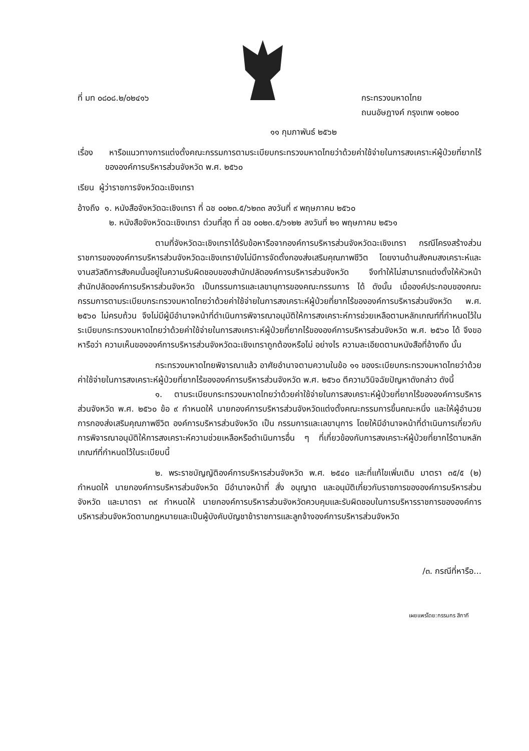ที่ มท ๐๘๐๘.๒/๐๒๔๑๖ กระทรวงมหาดไทย
ถนนอัษฎางค์ กรุงเทพ ๑๐๒๐๐
๑๑ กุมภาพันธ์ ๒๕๖๒
เรื่อง หารือแนวทางการแต่งตั้งคณะกรรมการตามระเบียบกระทรวงมหาดไทยว่าด้วยค่าใช้จ่ายในการสงเคราะห์ผู้ป่วยที่ยากไร้ขององค์การบริหารส่วนจังหวัด พ.ศ. ๒๕๖๐
เรียน ผู้ว่าราชการจังหวัดฉะเชิงเทรา
อ้างถึง ๑. หนังสือจังหวัดฉะเชิงเทรา ที่ ฉช ๐๐๒๓.๕/๖๒๓๓ ลงวันที่ ๙ พฤษภาคม ๒๕๖๐
๒. หนังสือจังหวัดฉะเชิงเทรา ด่วนที่สุด ที่ ฉช ๐๐๒๓.๕/๖๑๒๒ ลงวันที่ ๒๑ พฤษภาคม ๒๕๖๑
ตามที่จังหวัดฉะเชิงเทราได้รับข้อหารือจากองค์การบริหารส่วนจังหวัดฉะเชิงเทรา กรณีโครงสร้างส่วนราชการขององค์การบริหารส่วนจังหวัดฉะเชิงเทรายังไม่มีการจัดตั้งกองส่งเสริมคุณภาพชีวิต โดยงานด้านสังคมสงเคราะห์และงานสวัสดิการสังคมนั้นอยู่ในความรับผิดชอบของสำนักปลัดองค์การบริหารส่วนจังหวัด จึงทำให้ไม่สามารถแต่งตั้งให้หัวหน้าสำนักปลัดองค์การบริหารส่วนจังหวัด เป็นกรรมการและเลขานุการของคณะกรรมการ ได้ ดังนั้น เมื่อองค์ประกอบของคณะกรรมการตามระเบียบกระทรวงมหาดไทยว่าด้วยค่าใช้จ่ายในการสงเคราะห์ผู้ป่วยที่ยากไร้ขององค์การบริหารส่วนจังหวัด พ.ศ. ๒๕๖๐ ไม่ครบถ้วน จึงไม่มีผู้มีอำนาจหน้าที่ดำเนินการพิจารณาอนุมัติให้การสงเคราะห์การช่วยเหลือตามหลักเกณฑ์ที่กำหนดไว้ในระเบียบกระทรวงมหาดไทยว่าด้วยค่าใช้จ่ายในการสงเคราะห์ผู้ป่วยที่ยากไร้ขององค์การบริหารส่วนจังหวัด พ.ศ. ๒๕๖๐ ได้ จึงขอหารือว่า ความเห็นขององค์การบริหารส่วนจังหวัดฉะเชิงเทราถูกต้องหรือไม่ อย่างไร ความละเอียดตามหนังสือที่อ้างถึง นั้น
กระทรวงมหาดไทยพิจารณาแล้ว อาศัยอำนาจตามความในข้อ ๑๑ ของระเบียบกระทรวงมหาดไทยว่าด้วยค่าใช้จ่ายในการสงเคราะห์ผู้ป่วยที่ยากไร้ขององค์การบริหารส่วนจังหวัด พ.ศ. ๒๕๖๐ ตีความวินิจฉัยปัญหาดังกล่าว ดังนี้
๑. ตามระเบียบกระทรวงมหาดไทยว่าด้วยค่าใช้จ่ายในการสงเคราะห์ผู้ป่วยที่ยากไร้ขององค์การบริหารส่วนจังหวัด พ.ศ. ๒๕๖๐ ข้อ ๙ กำหนดให้ นายกองค์การบริหารส่วนจังหวัดแต่งตั้งคณะกรรมการขึ้นคณะหนึ่ง และให้ผู้อำนวยการกองส่งเสริมคุณภาพชีวิต องค์การบริหารส่วนจังหวัด เป็น กรรมการและเลขานุการ โดยให้มีอำนาจหน้าที่ดำเนินการเกี่ยวกับการพิจารณาอนุมัติให้การสงเคราะห์ความช่วยเหลือหรือดำเนินการอื่น ๆ ที่เกี่ยวข้องกับการสงเคราะห์ผู้ป่วยที่ยากไร้ตามหลักเกณฑ์ที่กำหนดไว้ในระเบียบนี้
๒. พระราชบัญญัติองค์การบริหารส่วนจังหวัด พ.ศ. ๒๕๔๐ และที่แก้ไขเพิ่มเติม มาตรา ๓๕/๕ (๒) กำหนดให้ นายกองค์การบริหารส่วนจังหวัด มีอำนาจหน้าที่ สั่ง อนุญาต และอนุมัติเกี่ยวกับราชการขององค์การบริหารส่วนจังหวัด และมาตรา ๓๙ กำหนดให้ นายกองค์การบริหารส่วนจังหวัดควบคุมและรับผิดชอบในการบริหารราชการขององค์การบริหารส่วนจังหวัดตามกฎหมายและเป็นผู้บังคับบัญชาข้าราชการและลูกจ้างองค์การบริหารส่วนจังหวัด
/๓. กรณีที่หารือ...
เผยแพร่โดย:กรรมกร สีกากี